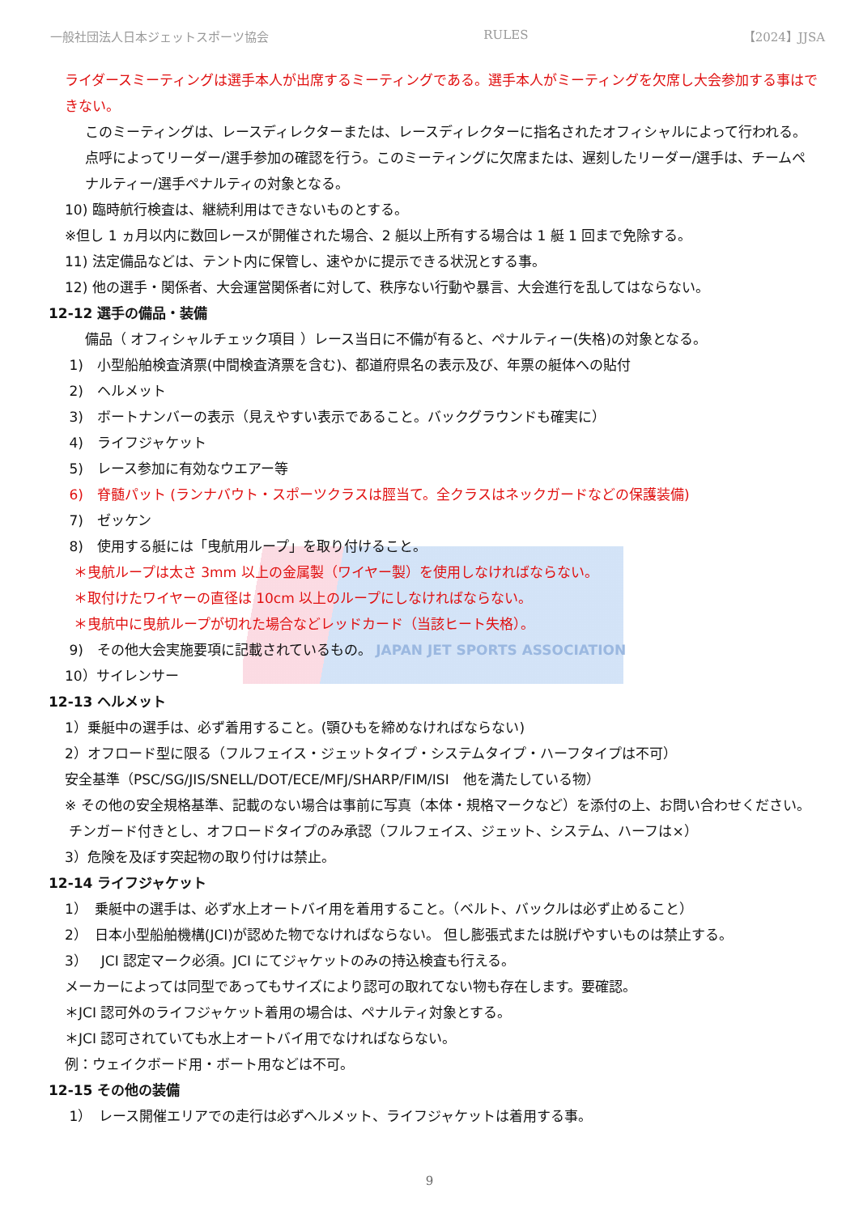一般社団法人日本ジェットスポーツ協会 RULES 【2024】JJSA
ライダースミーティングは選手本人が出席するミーティングである。選手本人がミーティングを欠席し大会参加する事はできない。
このミーティングは、レースディレクターまたは、レースディレクターに指名されたオフィシャルによって行われる。点呼によってリーダー/選手参加の確認を行う。このミーティングに欠席または、遅刻したリーダー/選手は、チームペナルティー/選手ペナルティの対象となる。
10) 臨時航行検査は、継続利用はできないものとする。
※但し 1 ヵ月以内に数回レースが開催された場合、2 艇以上所有する場合は 1 艇 1 回まで免除する。
11) 法定備品などは、テント内に保管し、速やかに提示できる状況とする事。
12) 他の選手・関係者、大会運営関係者に対して、秩序ない行動や暴言、大会進行を乱してはならない。
12-12 選手の備品・装備
備品（ オフィシャルチェック項目 ）レース当日に不備が有ると、ペナルティー(失格)の対象となる。
1)　小型船舶検査済票(中間検査済票を含む)、都道府県名の表示及び、年票の艇体への貼付
2)　ヘルメット
3)　ボートナンバーの表示（見えやすい表示であること。バックグラウンドも確実に）
4)　ライフジャケット
5)　レース参加に有効なウエアー等
6)　脊髄パット (ランナバウト・スポーツクラスは脛当て。全クラスはネックガードなどの保護装備)
7)　ゼッケン
8)　使用する艇には「曳航用ループ」を取り付けること。
＊曳航ループは太さ 3mm 以上の金属製（ワイヤー製）を使用しなければならない。
＊取付けたワイヤーの直径は 10cm 以上のループにしなければならない。
＊曳航中に曳航ループが切れた場合などレッドカード（当該ヒート失格）。
9)　その他大会実施要項に記載されているもの。 JAPAN JET SPORTS ASSOCIATION
10）サイレンサー
12-13 ヘルメット
1）乗艇中の選手は、必ず着用すること。(顎ひもを締めなければならない)
2）オフロード型に限る（フルフェイス・ジェットタイプ・システムタイプ・ハーフタイプは不可）
安全基準（PSC/SG/JIS/SNELL/DOT/ECE/MFJ/SHARP/FIM/ISI　他を満たしている物）
※ その他の安全規格基準、記載のない場合は事前に写真（本体・規格マークなど）を添付の上、お問い合わせください。
チンガード付きとし、オフロードタイプのみ承認（フルフェイス、ジェット、システム、ハーフは×）
3）危険を及ぼす突起物の取り付けは禁止。
12-14 ライフジャケット
1）　乗艇中の選手は、必ず水上オートバイ用を着用すること。（ベルト、バックルは必ず止めること）
2）　日本小型船舶機構(JCI)が認めた物でなければならない。 但し膨張式または脱げやすいものは禁止する。
3）　JCI 認定マーク必須。JCI にてジャケットのみの持込検査も行える。
メーカーによっては同型であってもサイズにより認可の取れてない物も存在します。要確認。
＊JCI 認可外のライフジャケット着用の場合は、ペナルティ対象とする。
＊JCI 認可されていても水上オートバイ用でなければならない。
例：ウェイクボード用・ボート用などは不可。
12-15 その他の装備
1）　レース開催エリアでの走行は必ずヘルメット、ライフジャケットは着用する事。
9